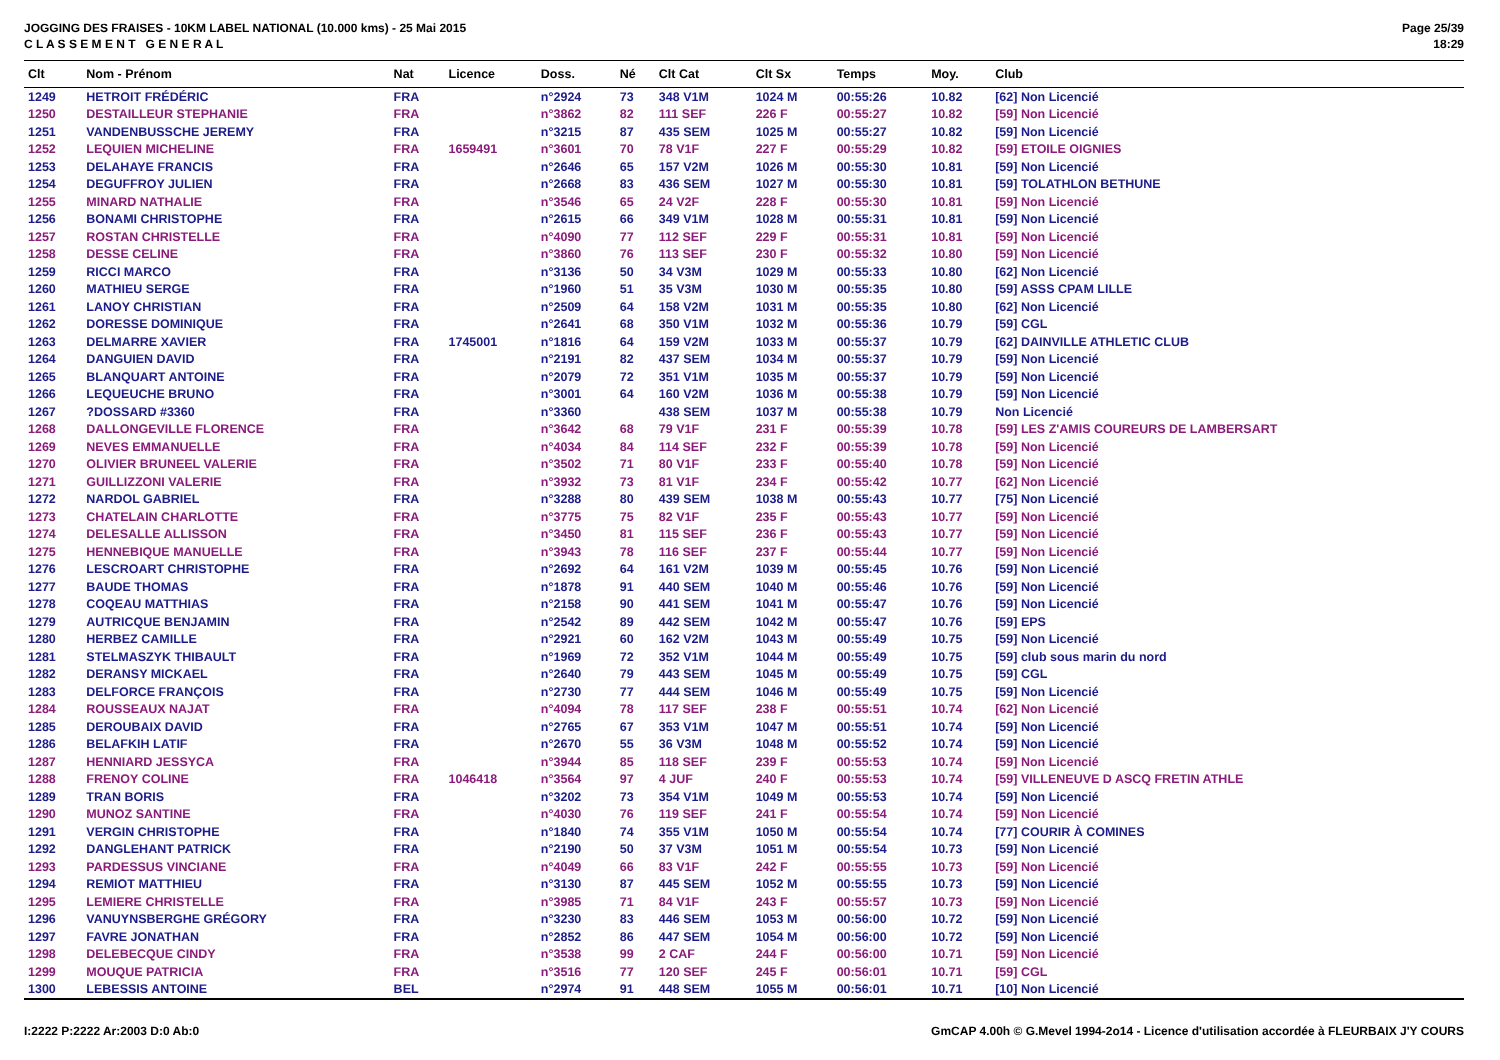JOGGING DES FRAISES - 10KM LABEL NATIONAL (10.000 kms) - 25 Mai 2015
C L A S S E M E N T G E N E R A L
Page 25/39
18:29
| Clt | Nom - Prénom | Nat | Licence | Doss. | Né | Clt Cat | Clt Sx | Temps | Moy. | Club |
| --- | --- | --- | --- | --- | --- | --- | --- | --- | --- | --- |
| 1249 | HETROIT FRÉDÉRIC | FRA | | n°2924 | 73 | 348 V1M | 1024 M | 00:55:26 | 10.82 | [62] Non Licencié |
| 1250 | DESTAILLEUR STEPHANIE | FRA | | n°3862 | 82 | 111 SEF | 226 F | 00:55:27 | 10.82 | [59] Non Licencié |
| 1251 | VANDENBUSSCHE JEREMY | FRA | | n°3215 | 87 | 435 SEM | 1025 M | 00:55:27 | 10.82 | [59] Non Licencié |
| 1252 | LEQUIEN MICHELINE | FRA | 1659491 | n°3601 | 70 | 78 V1F | 227 F | 00:55:29 | 10.82 | [59] ETOILE OIGNIES |
| 1253 | DELAHAYE FRANCIS | FRA | | n°2646 | 65 | 157 V2M | 1026 M | 00:55:30 | 10.81 | [59] Non Licencié |
| 1254 | DEGUFFROY JULIEN | FRA | | n°2668 | 83 | 436 SEM | 1027 M | 00:55:30 | 10.81 | [59] TOLATHLON BETHUNE |
| 1255 | MINARD NATHALIE | FRA | | n°3546 | 65 | 24 V2F | 228 F | 00:55:30 | 10.81 | [59] Non Licencié |
| 1256 | BONAMI CHRISTOPHE | FRA | | n°2615 | 66 | 349 V1M | 1028 M | 00:55:31 | 10.81 | [59] Non Licencié |
| 1257 | ROSTAN CHRISTELLE | FRA | | n°4090 | 77 | 112 SEF | 229 F | 00:55:31 | 10.81 | [59] Non Licencié |
| 1258 | DESSE CELINE | FRA | | n°3860 | 76 | 113 SEF | 230 F | 00:55:32 | 10.80 | [59] Non Licencié |
| 1259 | RICCI MARCO | FRA | | n°3136 | 50 | 34 V3M | 1029 M | 00:55:33 | 10.80 | [62] Non Licencié |
| 1260 | MATHIEU SERGE | FRA | | n°1960 | 51 | 35 V3M | 1030 M | 00:55:35 | 10.80 | [59] ASSS CPAM LILLE |
| 1261 | LANOY CHRISTIAN | FRA | | n°2509 | 64 | 158 V2M | 1031 M | 00:55:35 | 10.80 | [62] Non Licencié |
| 1262 | DORESSE DOMINIQUE | FRA | | n°2641 | 68 | 350 V1M | 1032 M | 00:55:36 | 10.79 | [59] CGL |
| 1263 | DELMARRE XAVIER | FRA | 1745001 | n°1816 | 64 | 159 V2M | 1033 M | 00:55:37 | 10.79 | [62] DAINVILLE ATHLETIC CLUB |
| 1264 | DANGUIEN DAVID | FRA | | n°2191 | 82 | 437 SEM | 1034 M | 00:55:37 | 10.79 | [59] Non Licencié |
| 1265 | BLANQUART ANTOINE | FRA | | n°2079 | 72 | 351 V1M | 1035 M | 00:55:37 | 10.79 | [59] Non Licencié |
| 1266 | LEQUEUCHE BRUNO | FRA | | n°3001 | 64 | 160 V2M | 1036 M | 00:55:38 | 10.79 | [59] Non Licencié |
| 1267 | ?DOSSARD #3360 | FRA | | n°3360 | | 438 SEM | 1037 M | 00:55:38 | 10.79 | Non Licencié |
| 1268 | DALLONGEVILLE FLORENCE | FRA | | n°3642 | 68 | 79 V1F | 231 F | 00:55:39 | 10.78 | [59] LES Z'AMIS COUREURS DE LAMBERSART |
| 1269 | NEVES EMMANUELLE | FRA | | n°4034 | 84 | 114 SEF | 232 F | 00:55:39 | 10.78 | [59] Non Licencié |
| 1270 | OLIVIER BRUNEEL VALERIE | FRA | | n°3502 | 71 | 80 V1F | 233 F | 00:55:40 | 10.78 | [59] Non Licencié |
| 1271 | GUILLIZZONI VALERIE | FRA | | n°3932 | 73 | 81 V1F | 234 F | 00:55:42 | 10.77 | [62] Non Licencié |
| 1272 | NARDOL GABRIEL | FRA | | n°3288 | 80 | 439 SEM | 1038 M | 00:55:43 | 10.77 | [75] Non Licencié |
| 1273 | CHATELAIN CHARLOTTE | FRA | | n°3775 | 75 | 82 V1F | 235 F | 00:55:43 | 10.77 | [59] Non Licencié |
| 1274 | DELESALLE ALLISSON | FRA | | n°3450 | 81 | 115 SEF | 236 F | 00:55:43 | 10.77 | [59] Non Licencié |
| 1275 | HENNEBIQUE MANUELLE | FRA | | n°3943 | 78 | 116 SEF | 237 F | 00:55:44 | 10.77 | [59] Non Licencié |
| 1276 | LESCROART CHRISTOPHE | FRA | | n°2692 | 64 | 161 V2M | 1039 M | 00:55:45 | 10.76 | [59] Non Licencié |
| 1277 | BAUDE THOMAS | FRA | | n°1878 | 91 | 440 SEM | 1040 M | 00:55:46 | 10.76 | [59] Non Licencié |
| 1278 | COQEAU MATTHIAS | FRA | | n°2158 | 90 | 441 SEM | 1041 M | 00:55:47 | 10.76 | [59] Non Licencié |
| 1279 | AUTRICQUE BENJAMIN | FRA | | n°2542 | 89 | 442 SEM | 1042 M | 00:55:47 | 10.76 | [59] EPS |
| 1280 | HERBEZ CAMILLE | FRA | | n°2921 | 60 | 162 V2M | 1043 M | 00:55:49 | 10.75 | [59] Non Licencié |
| 1281 | STELMASZYK THIBAULT | FRA | | n°1969 | 72 | 352 V1M | 1044 M | 00:55:49 | 10.75 | [59] club sous marin du nord |
| 1282 | DERANSY MICKAEL | FRA | | n°2640 | 79 | 443 SEM | 1045 M | 00:55:49 | 10.75 | [59] CGL |
| 1283 | DELFORCE FRANÇOIS | FRA | | n°2730 | 77 | 444 SEM | 1046 M | 00:55:49 | 10.75 | [59] Non Licencié |
| 1284 | ROUSSEAUX NAJAT | FRA | | n°4094 | 78 | 117 SEF | 238 F | 00:55:51 | 10.74 | [62] Non Licencié |
| 1285 | DEROUBAIX DAVID | FRA | | n°2765 | 67 | 353 V1M | 1047 M | 00:55:51 | 10.74 | [59] Non Licencié |
| 1286 | BELAFKIH LATIF | FRA | | n°2670 | 55 | 36 V3M | 1048 M | 00:55:52 | 10.74 | [59] Non Licencié |
| 1287 | HENNIARD JESSYCA | FRA | | n°3944 | 85 | 118 SEF | 239 F | 00:55:53 | 10.74 | [59] Non Licencié |
| 1288 | FRENOY COLINE | FRA | 1046418 | n°3564 | 97 | 4 JUF | 240 F | 00:55:53 | 10.74 | [59] VILLENEUVE D ASCQ FRETIN ATHLE |
| 1289 | TRAN BORIS | FRA | | n°3202 | 73 | 354 V1M | 1049 M | 00:55:53 | 10.74 | [59] Non Licencié |
| 1290 | MUNOZ SANTINE | FRA | | n°4030 | 76 | 119 SEF | 241 F | 00:55:54 | 10.74 | [59] Non Licencié |
| 1291 | VERGIN CHRISTOPHE | FRA | | n°1840 | 74 | 355 V1M | 1050 M | 00:55:54 | 10.74 | [77] COURIR À COMINES |
| 1292 | DANGLEHANT PATRICK | FRA | | n°2190 | 50 | 37 V3M | 1051 M | 00:55:54 | 10.73 | [59] Non Licencié |
| 1293 | PARDESSUS VINCIANE | FRA | | n°4049 | 66 | 83 V1F | 242 F | 00:55:55 | 10.73 | [59] Non Licencié |
| 1294 | REMIOT MATTHIEU | FRA | | n°3130 | 87 | 445 SEM | 1052 M | 00:55:55 | 10.73 | [59] Non Licencié |
| 1295 | LEMIERE CHRISTELLE | FRA | | n°3985 | 71 | 84 V1F | 243 F | 00:55:57 | 10.73 | [59] Non Licencié |
| 1296 | VANUYNSBERGHE GRÉGORY | FRA | | n°3230 | 83 | 446 SEM | 1053 M | 00:56:00 | 10.72 | [59] Non Licencié |
| 1297 | FAVRE JONATHAN | FRA | | n°2852 | 86 | 447 SEM | 1054 M | 00:56:00 | 10.72 | [59] Non Licencié |
| 1298 | DELEBECQUE CINDY | FRA | | n°3538 | 99 | 2 CAF | 244 F | 00:56:00 | 10.71 | [59] Non Licencié |
| 1299 | MOUQUE PATRICIA | FRA | | n°3516 | 77 | 120 SEF | 245 F | 00:56:01 | 10.71 | [59] CGL |
| 1300 | LEBESSIS ANTOINE | BEL | | n°2974 | 91 | 448 SEM | 1055 M | 00:56:01 | 10.71 | [10] Non Licencié |
I:2222 P:2222 Ar:2003 D:0 Ab:0 GmCAP 4.00h © G.Mevel 1994-2o14 - Licence d'utilisation accordée à FLEURBAIX J'Y COURS